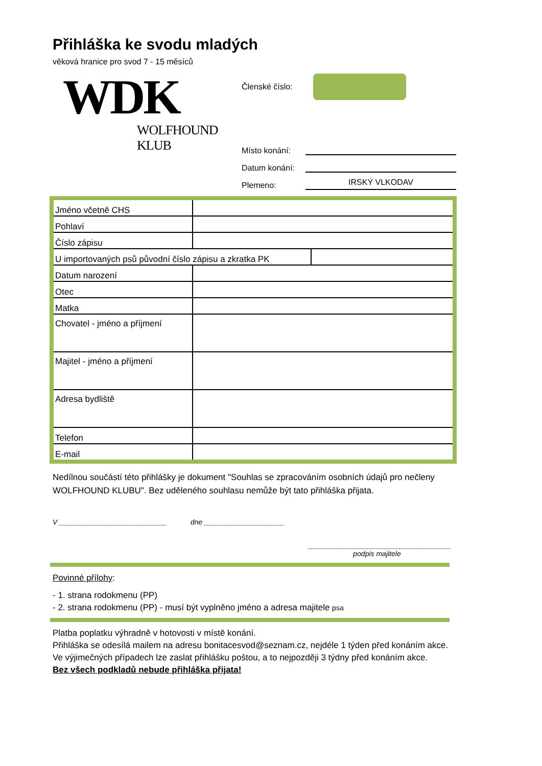Přihláška ke svodu mladých
věková hranice pro svod 7 - 15 měsíců
WDK
WOLFHOUND KLUB
Členské číslo:
Místo konání:
Datum konání:
Plemeno: IRSKÝ VLKODAV
| Jméno včetně CHS | | |
| Pohlaví | | |
| Číslo zápisu | | |
| U importovaných psů původní číslo zápisu a zkratka PK | | |
| Datum narození | | |
| Otec | | |
| Matka | | |
| Chovatel - jméno a příjmení | | |
| Majitel - jméno a příjmení | | |
| Adresa bydliště | | |
| Telefon | | |
| E-mail | | |
Nedílnou součástí této přihlášky je dokument "Souhlas se zpracováním osobních údajů pro nečleny WOLFHOUND KLUBU". Bez uděleného souhlasu nemůže být tato přihláška přijata.
V ___________________________ dne ____________________
____________________________________
podpis majitele
Povinné přílohy:
- 1. strana rodokmenu (PP)
- 2. strana rodokmenu (PP) - musí být vyplněno jméno a adresa majitele psa
Platba poplatku výhradně v hotovosti v místě konání.
Přihláška se odesílá mailem na adresu bonitacesvod@seznam.cz, nejdéle 1 týden před konáním akce.
Ve výjimečných případech lze zaslat přihlášku poštou, a to nejpozději 3 týdny před konáním akce.
Bez všech podkladů nebude přihláška přijata!